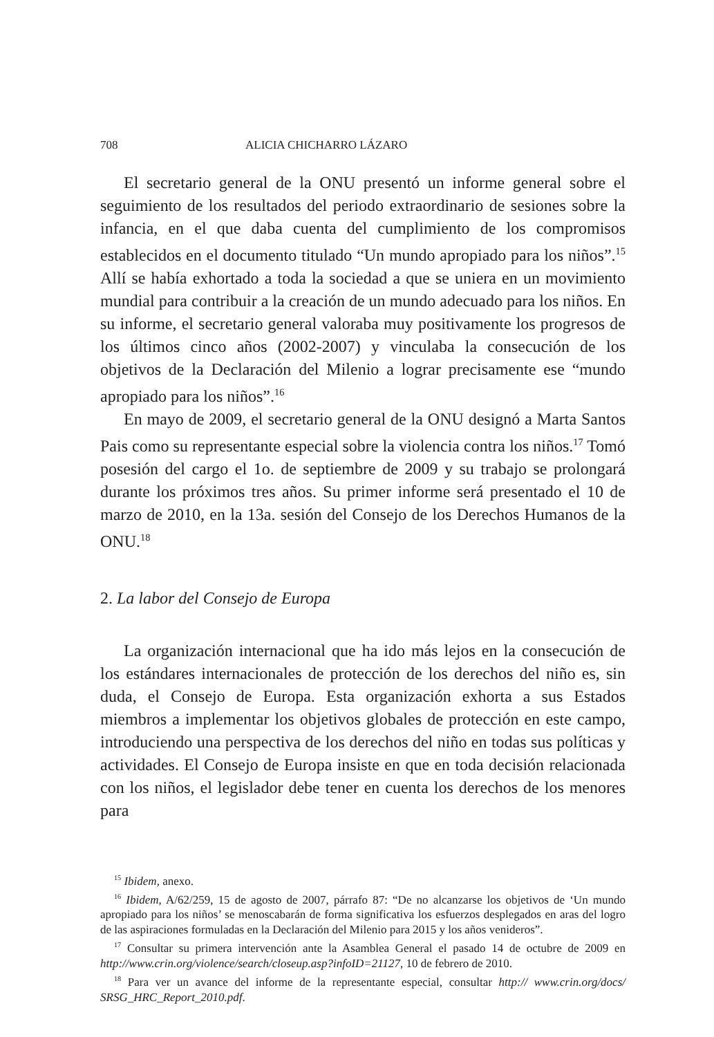708 ALICIA CHICHARRO LÁZARO
El secretario general de la ONU presentó un informe general sobre el seguimiento de los resultados del periodo extraordinario de sesiones sobre la infancia, en el que daba cuenta del cumplimiento de los compromisos establecidos en el documento titulado “Un mundo apropiado para los niños”.<sup>15</sup> Allí se había exhortado a toda la sociedad a que se uniera en un movimiento mundial para contribuir a la creación de un mundo adecuado para los niños. En su informe, el secretario general valoraba muy positivamente los progresos de los últimos cinco años (2002-2007) y vinculaba la consecución de los objetivos de la Declaración del Milenio a lograr precisamente ese “mundo apropiado para los niños”.<sup>16</sup>
En mayo de 2009, el secretario general de la ONU designó a Marta Santos Pais como su representante especial sobre la violencia contra los niños.<sup>17</sup> Tomó posesión del cargo el 1o. de septiembre de 2009 y su trabajo se prolongará durante los próximos tres años. Su primer informe será presentado el 10 de marzo de 2010, en la 13a. sesión del Consejo de los Derechos Humanos de la ONU.<sup>18</sup>
2. La labor del Consejo de Europa
La organización internacional que ha ido más lejos en la consecución de los estándares internacionales de protección de los derechos del niño es, sin duda, el Consejo de Europa. Esta organización exhorta a sus Estados miembros a implementar los objetivos globales de protección en este campo, introduciendo una perspectiva de los derechos del niño en todas sus políticas y actividades. El Consejo de Europa insiste en que en toda decisión relacionada con los niños, el legislador debe tener en cuenta los derechos de los menores para
<sup>15</sup> Ibidem, anexo.
<sup>16</sup> Ibidem, A/62/259, 15 de agosto de 2007, párrafo 87: “De no alcanzarse los objetivos de ‘Un mundo apropiado para los niños’ se menoscabarán de forma significativa los esfuerzos desplegados en aras del logro de las aspiraciones formuladas en la Declaración del Milenio para 2015 y los años venideros”.
<sup>17</sup> Consultar su primera intervención ante la Asamblea General el pasado 14 de octubre de 2009 en http://www.crin.org/violence/search/closeup.asp?infoID=21127, 10 de febrero de 2010.
<sup>18</sup> Para ver un avance del informe de la representante especial, consultar http:// www.crin.org/docs/ SRSG_HRC_Report_2010.pdf.